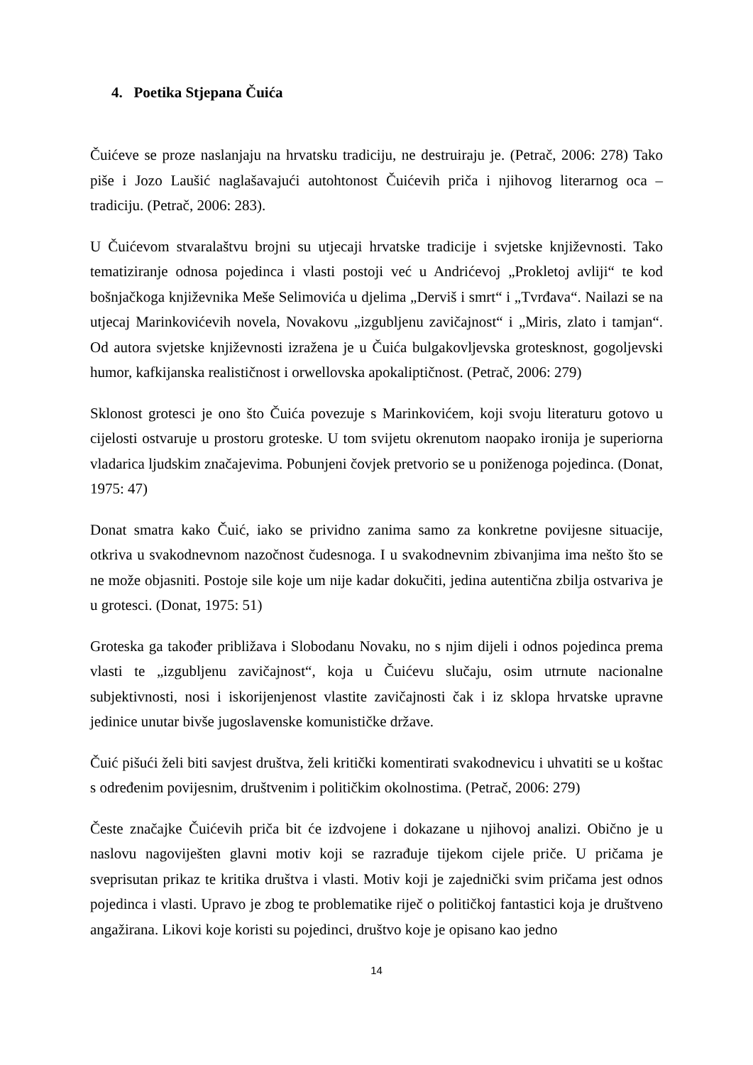4. Poetika Stjepana Čuića
Čuićeve se proze naslanjaju na hrvatsku tradiciju, ne destruiraju je. (Petrač, 2006: 278) Tako piše i Jozo Laušić naglašavajući autohtonost Čuićevih priča i njihovog literarnog oca – tradiciju. (Petrač, 2006: 283).
U Čuićevom stvaralaštvu brojni su utjecaji hrvatske tradicije i svjetske književnosti. Tako tematiziranje odnosa pojedinca i vlasti postoji već u Andrićevoj „Prokletoj avliji“ te kod bošnjačkoga književnika Meše Selimovića u djelima „Derviš i smrt“ i „Tvrđava“. Nailazi se na utjecaj Marinkovićevih novela, Novakovu „izgubljenu zavičajnost“ i „Miris, zlato i tamjan“. Od autora svjetske književnosti izražena je u Čuića bulgakovljevska grotesknost, gogoljevski humor, kafkijanska realističnost i orwellovska apokaliptičnost. (Petrač, 2006: 279)
Sklonost grotesci je ono što Čuića povezuje s Marinkovićem, koji svoju literaturu gotovo u cijelosti ostvaruje u prostoru groteske. U tom svijetu okrenutom naopako ironija je superiorna vladarica ljudskim značajevima. Pobunjeni čovjek pretvorio se u poniženoga pojedinca. (Donat, 1975: 47)
Donat smatra kako Čuić, iako se prividno zanima samo za konkretne povijesne situacije, otkriva u svakodnevnom nazočnost čudesnoga. I u svakodnevnim zbivanjima ima nešto što se ne može objasniti. Postoje sile koje um nije kadar dokučiti, jedina autentična zbilja ostvariva je u grotesci. (Donat, 1975: 51)
Groteska ga također približava i Slobodanu Novaku, no s njim dijeli i odnos pojedinca prema vlasti te „izgubljenu zavičajnost“, koja u Čuićevu slučaju, osim utrnute nacionalne subjektivnosti, nosi i iskorijenjenost vlastite zavičajnosti čak i iz sklopa hrvatske upravne jedinice unutar bivše jugoslavenske komunističke države.
Čuić pišući želi biti savjest društva, želi kritički komentirati svakodnevicu i uhvatiti se u koštac s određenim povijesnim, društvenim i političkim okolnostima. (Petrač, 2006: 279)
Česte značajke Čuićevih priča bit će izdvojene i dokazane u njihovoj analizi. Obično je u naslovu nagoviješten glavni motiv koji se razrađuje tijekom cijele priče. U pričama je sveprisutan prikaz te kritika društva i vlasti. Motiv koji je zajednički svim pričama jest odnos pojedinca i vlasti. Upravo je zbog te problematike riječ o političkoj fantastici koja je društveno angažirana. Likovi koje koristi su pojedinci, društvo koje je opisano kao jedno
14